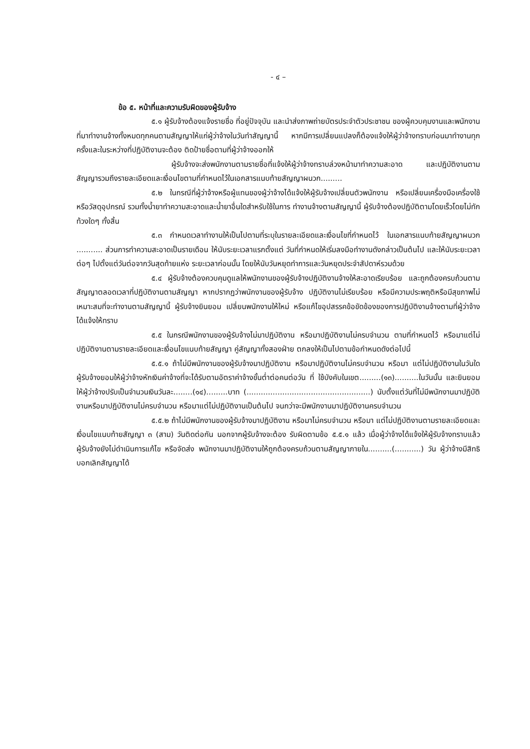- ๔ –
ข้อ ๕. หน้าที่และความรับผิดของผู้รับจ้าง
๕.๑ ผู้รับจ้างต้องแจ้งรายชื่อ ที่อยู่ปัจจุบัน และนำส่งภาพถ่ายบัตรประจำตัวประชาชน ของผู้ควบคุมงานและพนักงานที่มาทำงานจ้างทั้งหมดทุกคนตามสัญญาให้แก่ผู้ว่าจ้างในวันทำสัญญานี้ หากมีการเปลี่ยนแปลงก็ต้องแจ้งให้ผู้ว่าจ้างทราบก่อนมาทำงานทุกครั้งและในระหว่างที่ปฏิบัติงานจะต้อง ติดป้ายชื่อตามที่ผู้ว่าจ้างออกให้
ผู้รับจ้างจะส่งพนักงานตามรายชื่อที่แจ้งให้ผู้ว่าจ้างทราบล่วงหน้ามาทำความสะอาด และปฏิบัติงานตามสัญญารวมถึงรายละเอียดและเงื่อนไขตามที่กำหนดไว้ในเอกสารแนบท้ายสัญญาผนวก.........
๕.๒ ในกรณีที่ผู้ว่าจ้างหรือผู้แทนของผู้ว่าจ้างได้แจ้งให้ผู้รับจ้างเปลี่ยนตัวพนักงาน หรือเปลี่ยนเครื่องมือเครื่องใช้หรือวัสดุอุปกรณ์ รวมทั้งน้ำยาทำความสะอาดและน้ำยาอื่นใดสำหรับใช้ในการ ทำงานจ้างตามสัญญานี้ ผู้รับจ้างต้องปฏิบัติตามโดยเร็วโดยไม่ทักท้วงใดๆ ทั้งสิ้น
๕.๓ กำหนดเวลาทำงานให้เป็นไปตามที่ระบุในรายละเอียดและเงื่อนไขที่กำหนดไว้ ในเอกสารแนบท้ายสัญญาผนวก ........... ส่วนการทำความสะอาดเป็นรายเดือน ให้นับระยะเวลาแรกตั้งแต่ วันที่กำหนดให้เริ่มลงมือทำงานดังกล่าวเป็นต้นไป และให้นับระยะเวลาต่อๆ ไปตั้งแต่วันต่อจากวันสุดท้ายแห่ง ระยะเวลาก่อนนั้น โดยให้นับวันหยุดทำการและวันหยุดประจำสัปดาห์รวมด้วย
๕.๔ ผู้รับจ้างต้องควบคุมดูแลให้พนักงานของผู้รับจ้างปฏิบัติงานจ้างให้สะอาดเรียบร้อย และถูกต้องครบถ้วนตามสัญญาตลอดเวลาที่ปฏิบัติงานตามสัญญา หากปรากฏว่าพนักงานของผู้รับจ้าง ปฏิบัติงานไม่เรียบร้อย หรือมีความประพฤติหรือมีสุขภาพไม่เหมาะสมที่จะทำงานตามสัญญานี้ ผู้รับจ้างยินยอม เปลี่ยนพนักงานให้ใหม่ หรือแก้ไขอุปสรรคข้อขัดข้องของการปฏิบัติงานจ้างตามที่ผู้ว่าจ้างได้แจ้งให้ทราบ
๕.๕ ในกรณีพนักงานของผู้รับจ้างไม่มาปฏิบัติงาน หรือมาปฏิบัติงานไม่ครบจำนวน ตามที่กำหนดไว้ หรือมาแต่ไม่ปฏิบัติงานตามรายละเอียดและเงื่อนไขแนบท้ายสัญญา คู่สัญญาทั้งสองฝ่าย ตกลงให้เป็นไปตามข้อกำหนดดังต่อไปนี้
๕.๕.๑ ถ้าไม่มีพนักงานของผู้รับจ้างมาปฏิบัติงาน หรือมาปฏิบัติงานไม่ครบจำนวน หรือมา แต่ไม่ปฏิบัติงานในวันใด ผู้รับจ้างยอมให้ผู้ว่าจ้างหักเงินค่าจ้างที่จะได้รับตามอัตราค่าจ้างขั้นต่ำต่อคนต่อวัน ที่ ใช้บังคับในเขต.........(๑๓)..........ในวันนั้น และยินยอมให้ผู้ว่าจ้างปรับเป็นจำนวนเงินวันละ........(๑๔).........บาท (....................................................) นับตั้งแต่วันที่ไม่มีพนักงานมาปฏิบัติงานหรือมาปฏิบัติงานไม่ครบจำนวน หรือมาแต่ไม่ปฏิบัติงานเป็นต้นไป จนกว่าจะมีพนักงานมาปฏิบัติงานครบจำนวน
๕.๕.๒ ถ้าไม่มีพนักงานของผู้รับจ้างมาปฏิบัติงาน หรือมาไม่ครบจำนวน หรือมา แต่ไม่ปฏิบัติงานตามรายละเอียดและเงื่อนไขแนบท้ายสัญญา ๓ (สาม) วันติดต่อกัน นอกจากผู้รับจ้างจะต้อง รับผิดตามข้อ ๕.๕.๑ แล้ว เมื่อผู้ว่าจ้างได้แจ้งให้ผู้รับจ้างทราบแล้ว ผู้รับจ้างยังไม่ดำเนินการแก้ไข หรือจัดส่ง พนักงานมาปฏิบัติงานให้ถูกต้องครบถ้วนตามสัญญาภายใน..........(...........) วัน ผู้ว่าจ้างมีสิทธิบอกเลิกสัญญาได้